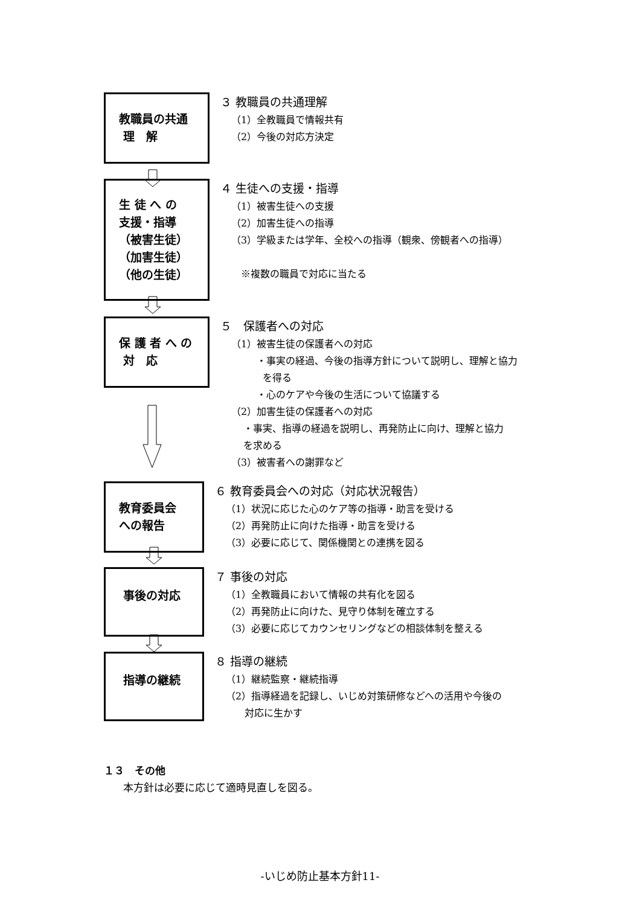教職員の共通
理　解
３ 教職員の共通理解
（1）全教職員で情報共有
（2）今後の対応方決定
生 徒 へ の
支援・指導
（被害生徒）
（加害生徒）
（他の生徒）
４ 生徒への支援・指導
（1）被害生徒への支援
（2）加害生徒への指導
（3）学級または学年、全校への指導（観衆、傍観者への指導）
　※複数の職員で対応に当たる
保 護 者 へ の
対　応
５　保護者への対応
（1）被害生徒の保護者への対応
・事実の経過、今後の指導方針について説明し、理解と協力
を得る
・心のケアや今後の生活について協議する
（2）加害生徒の保護者への対応
・事実、指導の経過を説明し、再発防止に向け、理解と協力
を求める
（3）被害者への謝罪など
教育委員会
への報告
６ 教育委員会への対応（対応状況報告）
（1）状況に応じた心のケア等の指導・助言を受ける
（2）再発防止に向けた指導・助言を受ける
（3）必要に応じて、関係機関との連携を図る
事後の対応
７ 事後の対応
（1）全教職員において情報の共有化を図る
（2）再発防止に向けた、見守り体制を確立する
（3）必要に応じてカウンセリングなどの相談体制を整える
指導の継続
８ 指導の継続
（1）継続監察・継続指導
（2）指導経過を記録し、いじめ対策研修などへの活用や今後の
対応に生かす
１３　その他
本方針は必要に応じて適時見直しを図る。
-いじめ防止基本方針11-